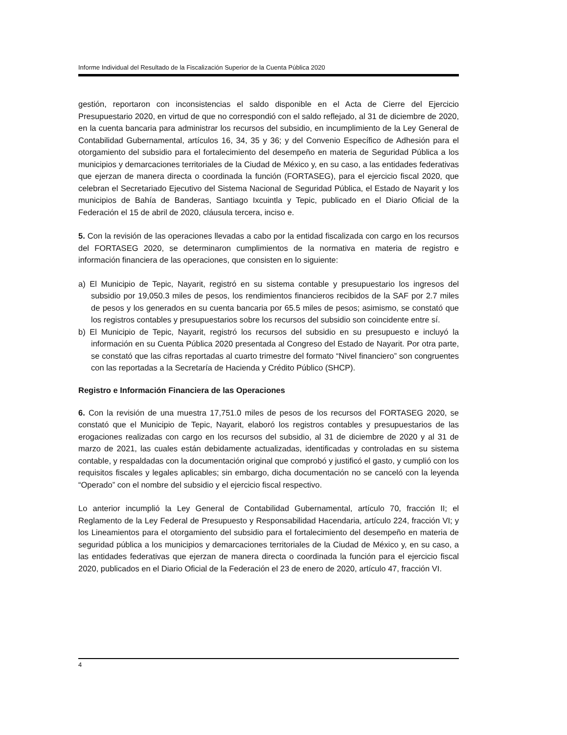Informe Individual del Resultado de la Fiscalización Superior de la Cuenta Pública 2020
gestión, reportaron con inconsistencias el saldo disponible en el Acta de Cierre del Ejercicio Presupuestario 2020, en virtud de que no correspondió con el saldo reflejado, al 31 de diciembre de 2020, en la cuenta bancaria para administrar los recursos del subsidio, en incumplimiento de la Ley General de Contabilidad Gubernamental, artículos 16, 34, 35 y 36; y del Convenio Específico de Adhesión para el otorgamiento del subsidio para el fortalecimiento del desempeño en materia de Seguridad Pública a los municipios y demarcaciones territoriales de la Ciudad de México y, en su caso, a las entidades federativas que ejerzan de manera directa o coordinada la función (FORTASEG), para el ejercicio fiscal 2020, que celebran el Secretariado Ejecutivo del Sistema Nacional de Seguridad Pública, el Estado de Nayarit y los municipios de Bahía de Banderas, Santiago Ixcuintla y Tepic, publicado en el Diario Oficial de la Federación el 15 de abril de 2020, cláusula tercera, inciso e.
5. Con la revisión de las operaciones llevadas a cabo por la entidad fiscalizada con cargo en los recursos del FORTASEG 2020, se determinaron cumplimientos de la normativa en materia de registro e información financiera de las operaciones, que consisten en lo siguiente:
a) El Municipio de Tepic, Nayarit, registró en su sistema contable y presupuestario los ingresos del subsidio por 19,050.3 miles de pesos, los rendimientos financieros recibidos de la SAF por 2.7 miles de pesos y los generados en su cuenta bancaria por 65.5 miles de pesos; asimismo, se constató que los registros contables y presupuestarios sobre los recursos del subsidio son coincidente entre sí.
b) El Municipio de Tepic, Nayarit, registró los recursos del subsidio en su presupuesto e incluyó la información en su Cuenta Pública 2020 presentada al Congreso del Estado de Nayarit. Por otra parte, se constató que las cifras reportadas al cuarto trimestre del formato “Nivel financiero” son congruentes con las reportadas a la Secretaría de Hacienda y Crédito Público (SHCP).
Registro e Información Financiera de las Operaciones
6. Con la revisión de una muestra 17,751.0 miles de pesos de los recursos del FORTASEG 2020, se constató que el Municipio de Tepic, Nayarit, elaboró los registros contables y presupuestarios de las erogaciones realizadas con cargo en los recursos del subsidio, al 31 de diciembre de 2020 y al 31 de marzo de 2021, las cuales están debidamente actualizadas, identificadas y controladas en su sistema contable, y respaldadas con la documentación original que comprobó y justificó el gasto, y cumplió con los requisitos fiscales y legales aplicables; sin embargo, dicha documentación no se canceló con la leyenda “Operado” con el nombre del subsidio y el ejercicio fiscal respectivo.
Lo anterior incumplió la Ley General de Contabilidad Gubernamental, artículo 70, fracción II; el Reglamento de la Ley Federal de Presupuesto y Responsabilidad Hacendaria, artículo 224, fracción VI; y los Lineamientos para el otorgamiento del subsidio para el fortalecimiento del desempeño en materia de seguridad pública a los municipios y demarcaciones territoriales de la Ciudad de México y, en su caso, a las entidades federativas que ejerzan de manera directa o coordinada la función para el ejercicio fiscal 2020, publicados en el Diario Oficial de la Federación el 23 de enero de 2020, artículo 47, fracción VI.
4